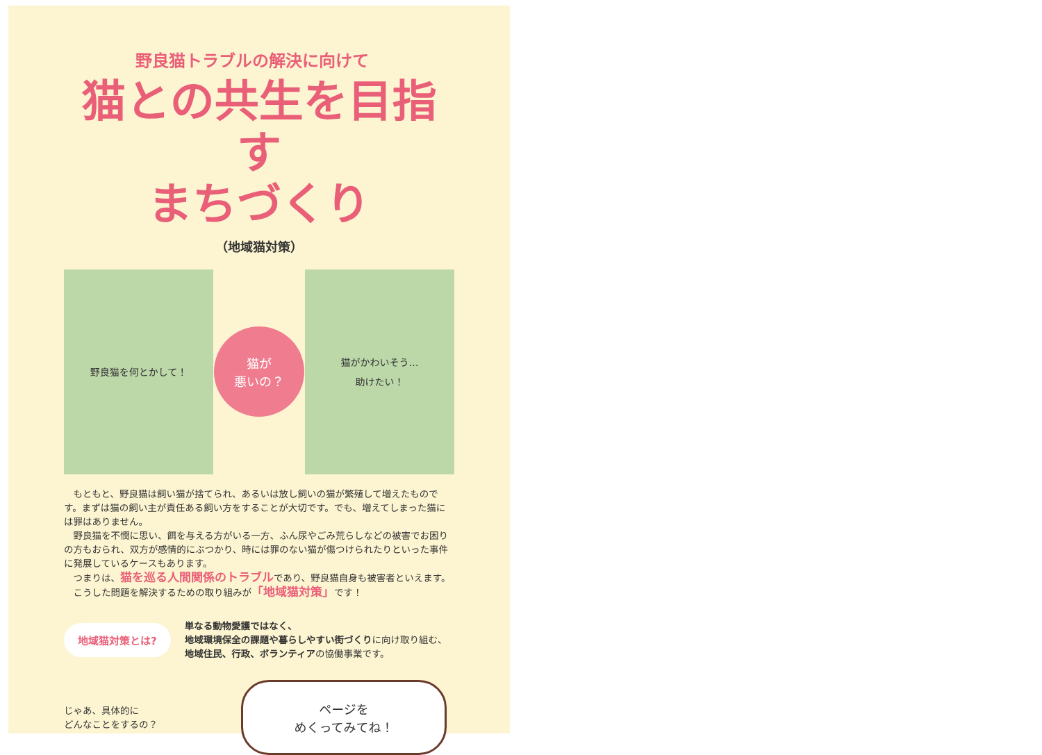野良猫トラブルの解決に向けて
猫との共生を目指す
まちづくり
（地域猫対策）
野良猫を何とかして！
猫が
悪いの？
猫がかわいそう…
助けたい！
　もともと、野良猫は飼い猫が捨てられ、あるいは放し飼いの猫が繁殖して増えたものです。まずは猫の飼い主が責任ある飼い方をすることが大切です。でも、増えてしまった猫には罪はありません。
　野良猫を不憫に思い、餌を与える方がいる一方、ふん尿やごみ荒らしなどの被害でお困りの方もおられ、双方が感情的にぶつかり、時には罪のない猫が傷つけられたりといった事件に発展しているケースもあります。
　つまりは、猫を巡る人間関係のトラブルであり、野良猫自身も被害者といえます。
　こうした問題を解決するための取り組みが「地域猫対策」です！
地域猫対策とは?
単なる動物愛護ではなく、
地域環境保全の課題や暮らしやすい街づくりに向け取り組む、
地域住民、行政、ボランティアの協働事業です。
じゃあ、具体的に
どんなことをするの？
ページを
めくってみてね！